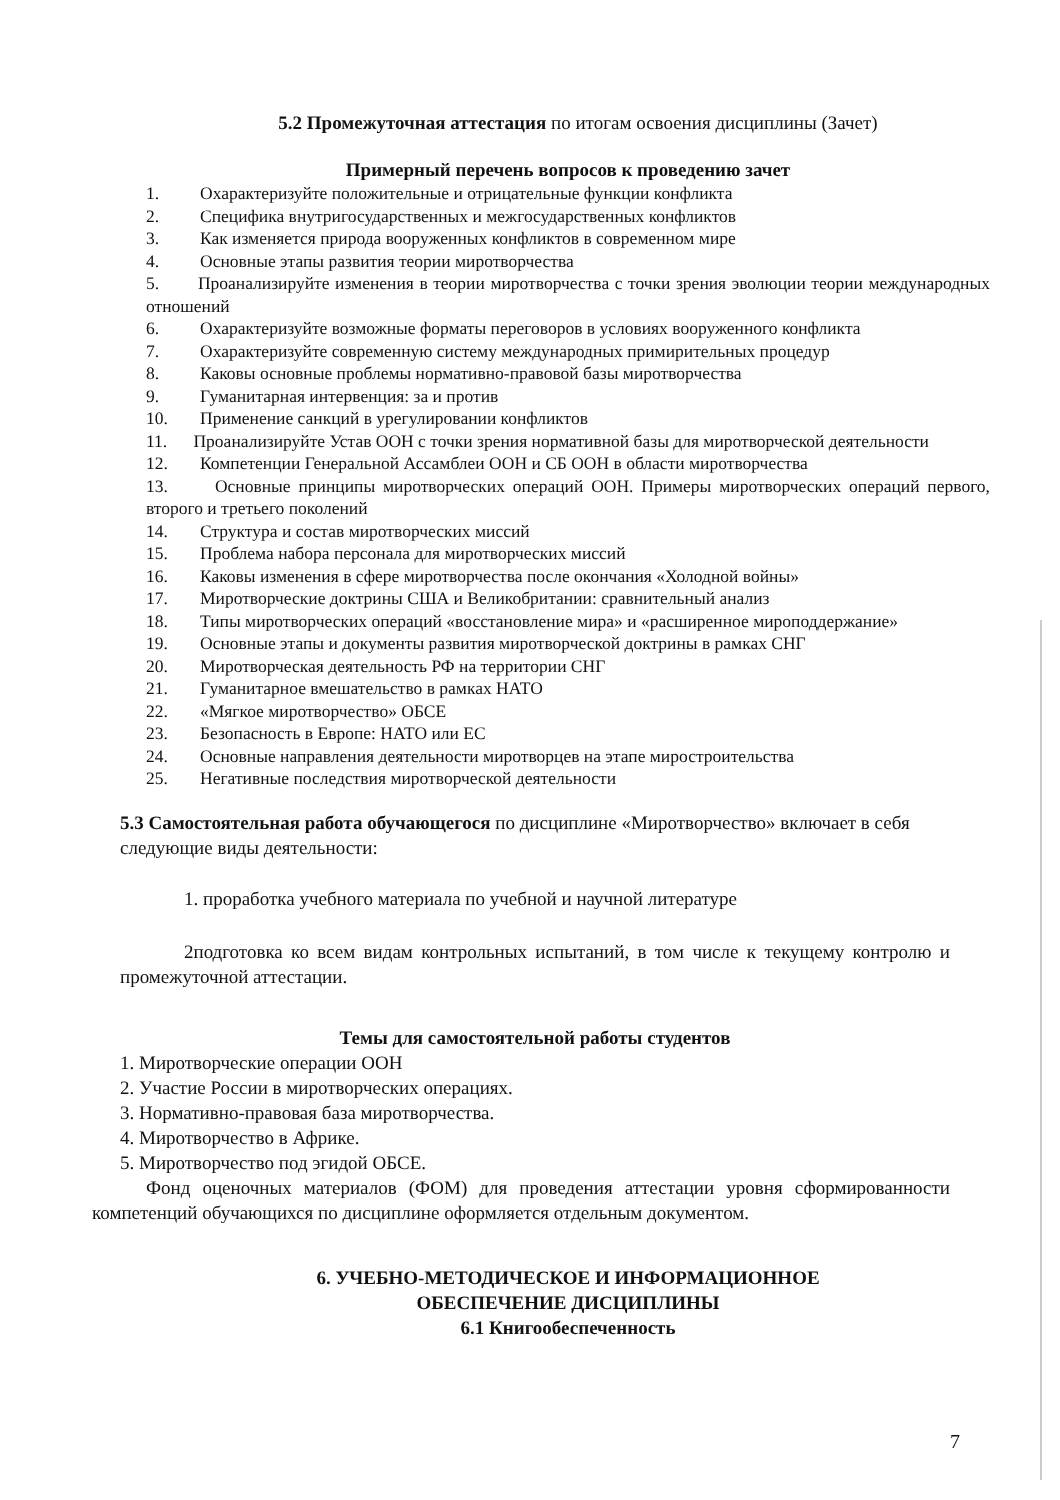5.2 Промежуточная аттестация по итогам освоения дисциплины (Зачет)
Примерный перечень вопросов к проведению зачет
1. Охарактеризуйте положительные и отрицательные функции конфликта
2. Специфика внутригосударственных и межгосударственных конфликтов
3. Как изменяется природа вооруженных конфликтов в современном мире
4. Основные этапы развития теории миротворчества
5. Проанализируйте изменения в теории миротворчества с точки зрения эволюции теории международных отношений
6. Охарактеризуйте возможные форматы переговоров в условиях вооруженного конфликта
7. Охарактеризуйте современную систему международных примирительных процедур
8. Каковы основные проблемы нормативно-правовой базы миротворчества
9. Гуманитарная интервенция: за и против
10. Применение санкций в урегулировании конфликтов
11. Проанализируйте Устав ООН с точки зрения нормативной базы для миротворческой деятельности
12. Компетенции Генеральной Ассамблеи ООН и СБ ООН в области миротворчества
13. Основные принципы миротворческих операций ООН. Примеры миротворческих операций первого, второго и третьего поколений
14. Структура и состав миротворческих миссий
15. Проблема набора персонала для миротворческих миссий
16. Каковы изменения в сфере миротворчества после окончания «Холодной войны»
17. Миротворческие доктрины США и Великобритании: сравнительный анализ
18. Типы миротворческих операций «восстановление мира» и «расширенное мироподдержание»
19. Основные этапы и документы развития миротворческой доктрины в рамках СНГ
20. Миротворческая деятельность РФ на территории СНГ
21. Гуманитарное вмешательство в рамках НАТО
22. «Мягкое миротворчество» ОБСЕ
23. Безопасность в Европе: НАТО или ЕС
24. Основные направления деятельности миротворцев на этапе миростроительства
25. Негативные последствия миротворческой деятельности
5.3 Самостоятельная работа обучающегося по дисциплине «Миротворчество» включает в себя следующие виды деятельности:
1. проработка учебного материала по учебной и научной литературе
2подготовка ко всем видам контрольных испытаний, в том числе к текущему контролю и промежуточной аттестации.
Темы для самостоятельной работы студентов
1. Миротворческие операции ООН
2. Участие России в миротворческих операциях.
3. Нормативно-правовая база миротворчества.
4. Миротворчество в Африке.
5. Миротворчество под эгидой ОБСЕ.
Фонд оценочных материалов (ФОМ) для проведения аттестации уровня сформированности компетенций обучающихся по дисциплине оформляется отдельным документом.
6. УЧЕБНО-МЕТОДИЧЕСКОЕ И ИНФОРМАЦИОННОЕ
ОБЕСПЕЧЕНИЕ ДИСЦИПЛИНЫ
6.1 Книгообеспеченность
7